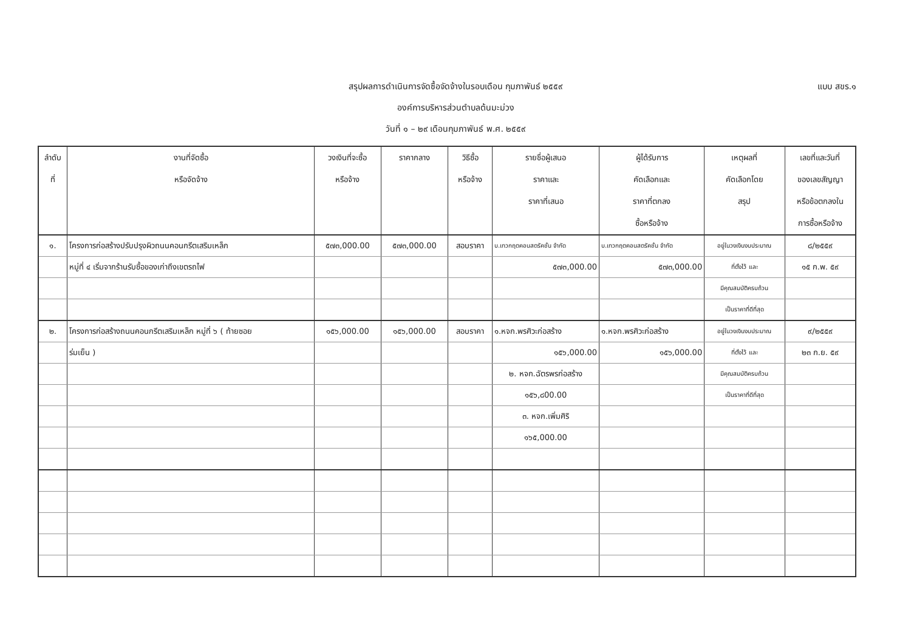สรุปผลการดำเนินการจัดซื้อจัดจ้างในรอบเดือน กุมภาพันธ์ ๒๕๕๙
องค์การบริหารส่วนตำบลต้นมะม่วง
วันที่ ๑ – ๒๙ เดือนกุมภาพันธ์ พ.ศ. ๒๕๕๙
แบบ สขร.๑
| ลำดับ ที่ | งานที่จัดซื้อ หรือจัดจ้าง | วงเงินที่จะซื้อ หรือจ้าง | ราคากลาง | วิธีซื้อ หรือจ้าง | รายชื่อผู้เสนอ ราคาและ ราคาที่เสนอ | ผู้ได้รับการ คัดเลือกและ ราคาที่ตกลง ซื้อหรือจ้าง | เหตุผลที่ คัดเลือกโดย สรุป | เลขที่และวันที่ ของเลขสัญญา หรือข้อตกลงใน การซื้อหรือจ้าง |
| --- | --- | --- | --- | --- | --- | --- | --- | --- |
| ๑. | โครงการก่อสร้างปรับปรุงผิวถนนคอนกรีตเสริมเหล็ก | ๕๗๓,000.00 | ๕๗๓,000.00 | สอบราคา | บ.เทวกฤตคอนสตรัคชั่น จำกัด | บ.เทวกฤตคอนสตรัคชั่น จำกัด | อยู่ในวงเงินงบประมาณ | ๘/๒๕๕๙ |
| | หมู่ที่ ๔ เริ่มจากร้านรับซื้อของเก่าถึงเขตรถไฟ | | | | ๕๗๓,000.00 | ๕๗๓,000.00 | ที่ตั้งไว้ และ | ๑๕ ก.พ. ๕๙ |
| | | | | | | | มีคุณสมบัติครบถ้วน | |
| | | | | | | | เป็นราคาที่ดีที่สุด | |
| ๒. | โครงการก่อสร้างถนนคอนกรีตเสริมเหล็ก หมู่ที่ ๖ ( ท้ายซอย | ๑๕๖,000.00 | ๑๕๖,000.00 | สอบราคา | ๑.หจก.พรศิวะก่อสร้าง | ๑.หจก.พรศิวะก่อสร้าง | อยู่ในวงเงินงบประมาณ | ๙/๒๕๕๙ |
| | ร่มเย็น ) | | | | ๑๕๖,000.00 | ๑๕๖,000.00 | ที่ตั้งไว้ และ | ๒๓ ก.ย. ๕๙ |
| | | | | | ๒. หจก.ฉัตรพรก่อสร้าง | | มีคุณสมบัติครบถ้วน | |
| | | | | | ๑๕๖,๘00.00 | | เป็นราคาที่ดีที่สุด | |
| | | | | | ๓. หจก.เพิ่มศิริ | | | |
| | | | | | ๑๖๕,000.00 | | | |